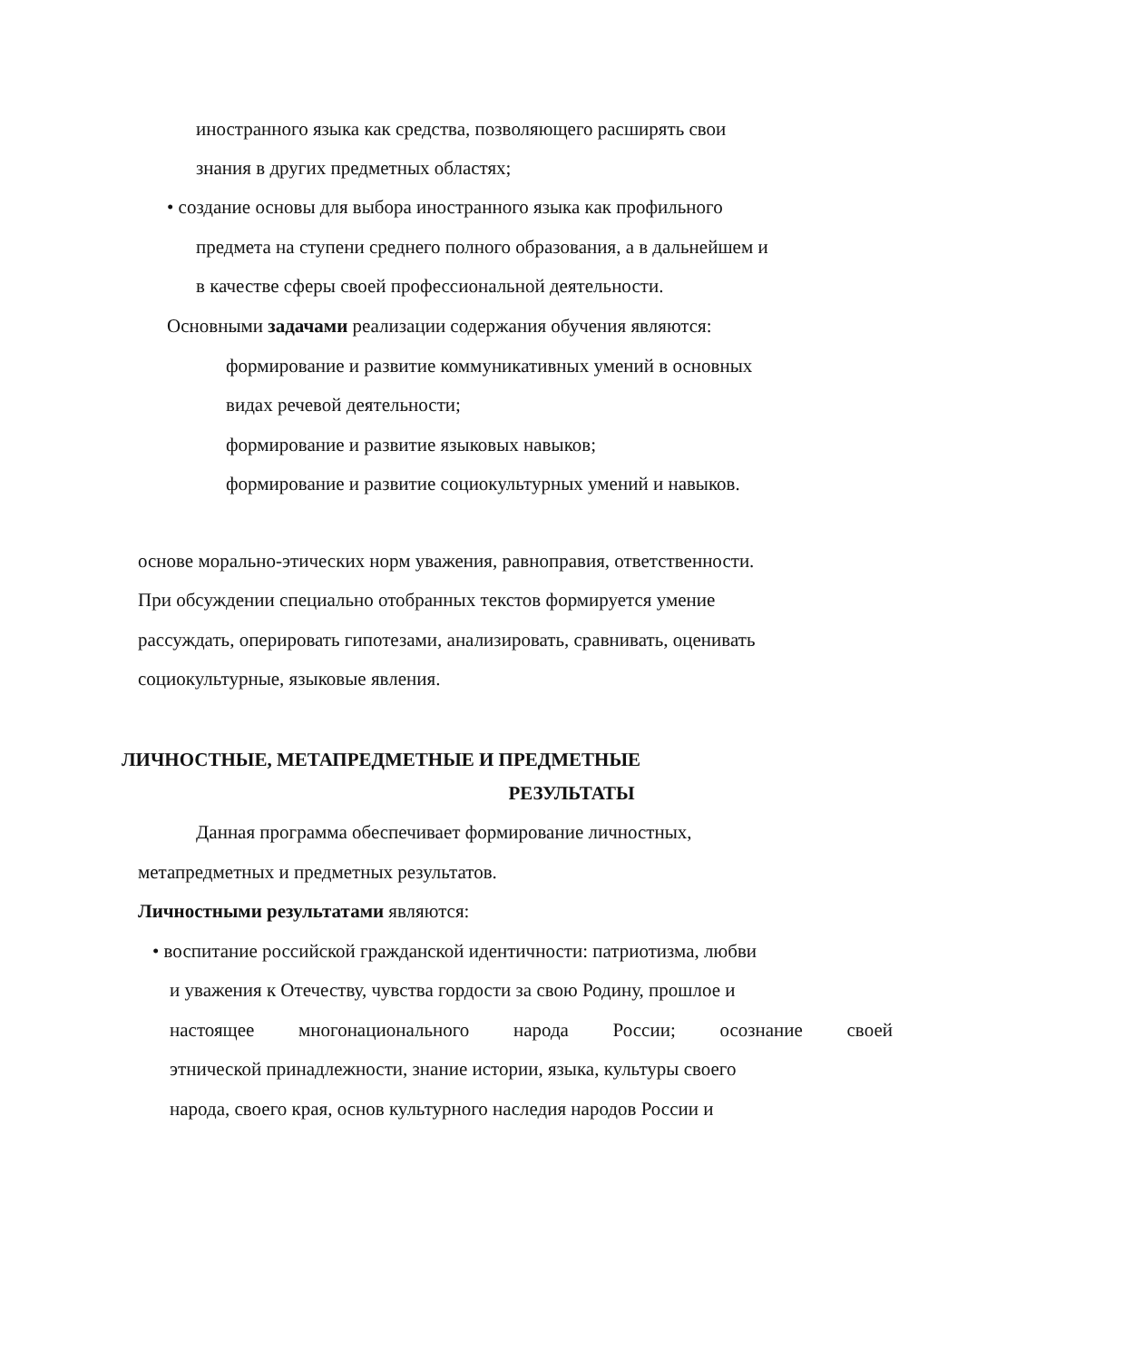иностранного языка как средства, позволяющего расширять свои
знания в других предметных областях;
• создание основы для выбора иностранного языка как профильного
предмета на ступени среднего полного образования, а в дальнейшем и
в качестве сферы своей профессиональной деятельности.
Основными задачами реализации содержания обучения являются:
формирование и развитие коммуникативных умений в основных
видах речевой деятельности;
формирование и развитие языковых навыков;
формирование и развитие социокультурных умений и навыков.
основе морально-этических норм уважения, равноправия, ответственности.
При обсуждении специально отобранных текстов формируется умение
рассуждать, оперировать гипотезами, анализировать, сравнивать, оценивать
социокультурные, языковые явления.
ЛИЧНОСТНЫЕ, МЕТАПРЕДМЕТНЫЕ И ПРЕДМЕТНЫЕ
РЕЗУЛЬТАТЫ
Данная программа обеспечивает формирование личностных,
метапредметных и предметных результатов.
Личностными результатами являются:
• воспитание российской гражданской идентичности: патриотизма, любви
и уважения к Отечеству, чувства гордости за свою Родину, прошлое и
настоящее многонационального народа России; осознание своей
этнической принадлежности, знание истории, языка, культуры своего
народа, своего края, основ культурного наследия народов России и